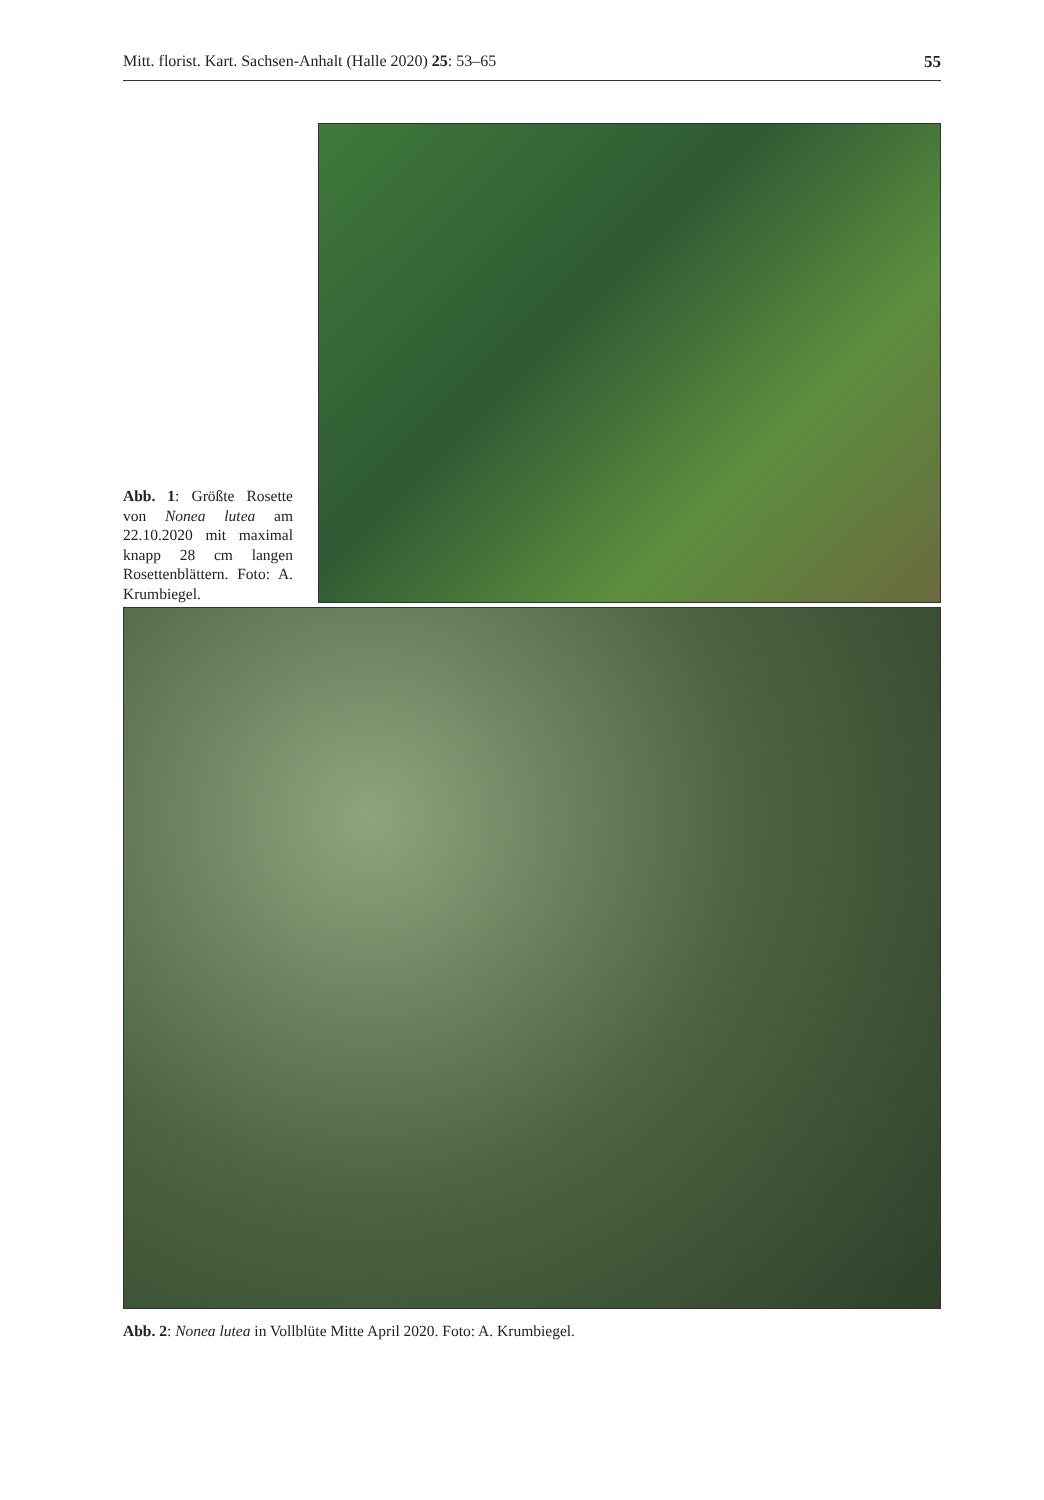Mitt. florist. Kart. Sachsen-Anhalt (Halle 2020) 25: 53–65 55
Abb. 1: Größte Rosette von Nonea lutea am 22.10.2020 mit maximal knapp 28 cm langen Rosettenblättern. Foto: A. Krumbiegel.
Abb. 2: Nonea lutea in Vollblüte Mitte April 2020. Foto: A. Krumbiegel.